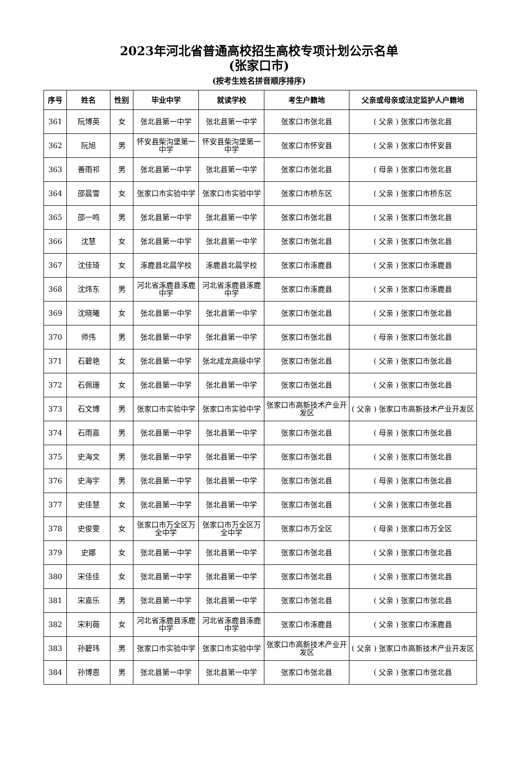2023年河北省普通高校招生高校专项计划公示名单
(张家口市)
(按考生姓名拼音顺序排序)
| 序号 | 姓名 | 性别 | 毕业中学 | 就读学校 | 考生户籍地 | 父亲或母亲或法定监护人户籍地 |
| --- | --- | --- | --- | --- | --- | --- |
| 361 | 阮博英 | 女 | 张北县第一中学 | 张北县第一中学 | 张家口市张北县 | ( 父亲 ) 张家口市张北县 |
| 362 | 阮旭 | 男 | 怀安县柴沟堡第一中学 | 怀安县柴沟堡第一中学 | 张家口市怀安县 | ( 父亲 ) 张家口市怀安县 |
| 363 | 善雨祁 | 男 | 张北县第一中学 | 张北县第一中学 | 张家口市张北县 | ( 母亲 ) 张家口市张北县 |
| 364 | 邵晨雪 | 女 | 张家口市实验中学 | 张家口市实验中学 | 张家口市桥东区 | ( 父亲 ) 张家口市桥东区 |
| 365 | 邵一鸣 | 男 | 张北县第一中学 | 张北县第一中学 | 张家口市张北县 | ( 父亲 ) 张家口市张北县 |
| 366 | 沈慧 | 女 | 张北县第一中学 | 张北县第一中学 | 张家口市张北县 | ( 父亲 ) 张家口市张北县 |
| 367 | 沈佳琦 | 女 | 涿鹿县北晨学校 | 涿鹿县北晨学校 | 张家口市涿鹿县 | ( 父亲 ) 张家口市涿鹿县 |
| 368 | 沈炜东 | 男 | 河北省涿鹿县涿鹿中学 | 河北省涿鹿县涿鹿中学 | 张家口市涿鹿县 | ( 父亲 ) 张家口市涿鹿县 |
| 369 | 沈晓曦 | 女 | 张北县第一中学 | 张北县第一中学 | 张家口市张北县 | ( 父亲 ) 张家口市张北县 |
| 370 | 师伟 | 男 | 张北县第一中学 | 张北县第一中学 | 张家口市张北县 | ( 母亲 ) 张家口市张北县 |
| 371 | 石碧艳 | 女 | 张北县第一中学 | 张北成龙高级中学 | 张家口市张北县 | ( 父亲 ) 张家口市张北县 |
| 372 | 石佩珊 | 女 | 张北县第一中学 | 张北县第一中学 | 张家口市张北县 | ( 父亲 ) 张家口市张北县 |
| 373 | 石文博 | 男 | 张家口市实验中学 | 张家口市实验中学 | 张家口市高新技术产业开发区 | ( 父亲 ) 张家口市高新技术产业开发区 |
| 374 | 石雨嘉 | 男 | 张北县第一中学 | 张北县第一中学 | 张家口市张北县 | ( 母亲 ) 张家口市张北县 |
| 375 | 史海文 | 男 | 张北县第一中学 | 张北县第一中学 | 张家口市张北县 | ( 父亲 ) 张家口市张北县 |
| 376 | 史海宇 | 男 | 张北县第一中学 | 张北县第一中学 | 张家口市张北县 | ( 母亲 ) 张家口市张北县 |
| 377 | 史佳慧 | 女 | 张北县第一中学 | 张北县第一中学 | 张家口市张北县 | ( 父亲 ) 张家口市张北县 |
| 378 | 史俊雯 | 女 | 张家口市万全区万全中学 | 张家口市万全区万全中学 | 张家口市万全区 | ( 母亲 ) 张家口市万全区 |
| 379 | 史娜 | 女 | 张北县第一中学 | 张北县第一中学 | 张家口市张北县 | ( 父亲 ) 张家口市张北县 |
| 380 | 宋佳佳 | 女 | 张北县第一中学 | 张北县第一中学 | 张家口市张北县 | ( 父亲 ) 张家口市张北县 |
| 381 | 宋嘉乐 | 男 | 张北县第一中学 | 张北县第一中学 | 张家口市张北县 | ( 父亲 ) 张家口市张北县 |
| 382 | 宋利薇 | 女 | 河北省涿鹿县涿鹿中学 | 河北省涿鹿县涿鹿中学 | 张家口市涿鹿县 | ( 父亲 ) 张家口市涿鹿县 |
| 383 | 孙碧玮 | 男 | 张家口市实验中学 | 张家口市实验中学 | 张家口市高新技术产业开发区 | ( 父亲 ) 张家口市高新技术产业开发区 |
| 384 | 孙博恩 | 男 | 张北县第一中学 | 张北县第一中学 | 张家口市张北县 | ( 父亲 ) 张家口市张北县 |